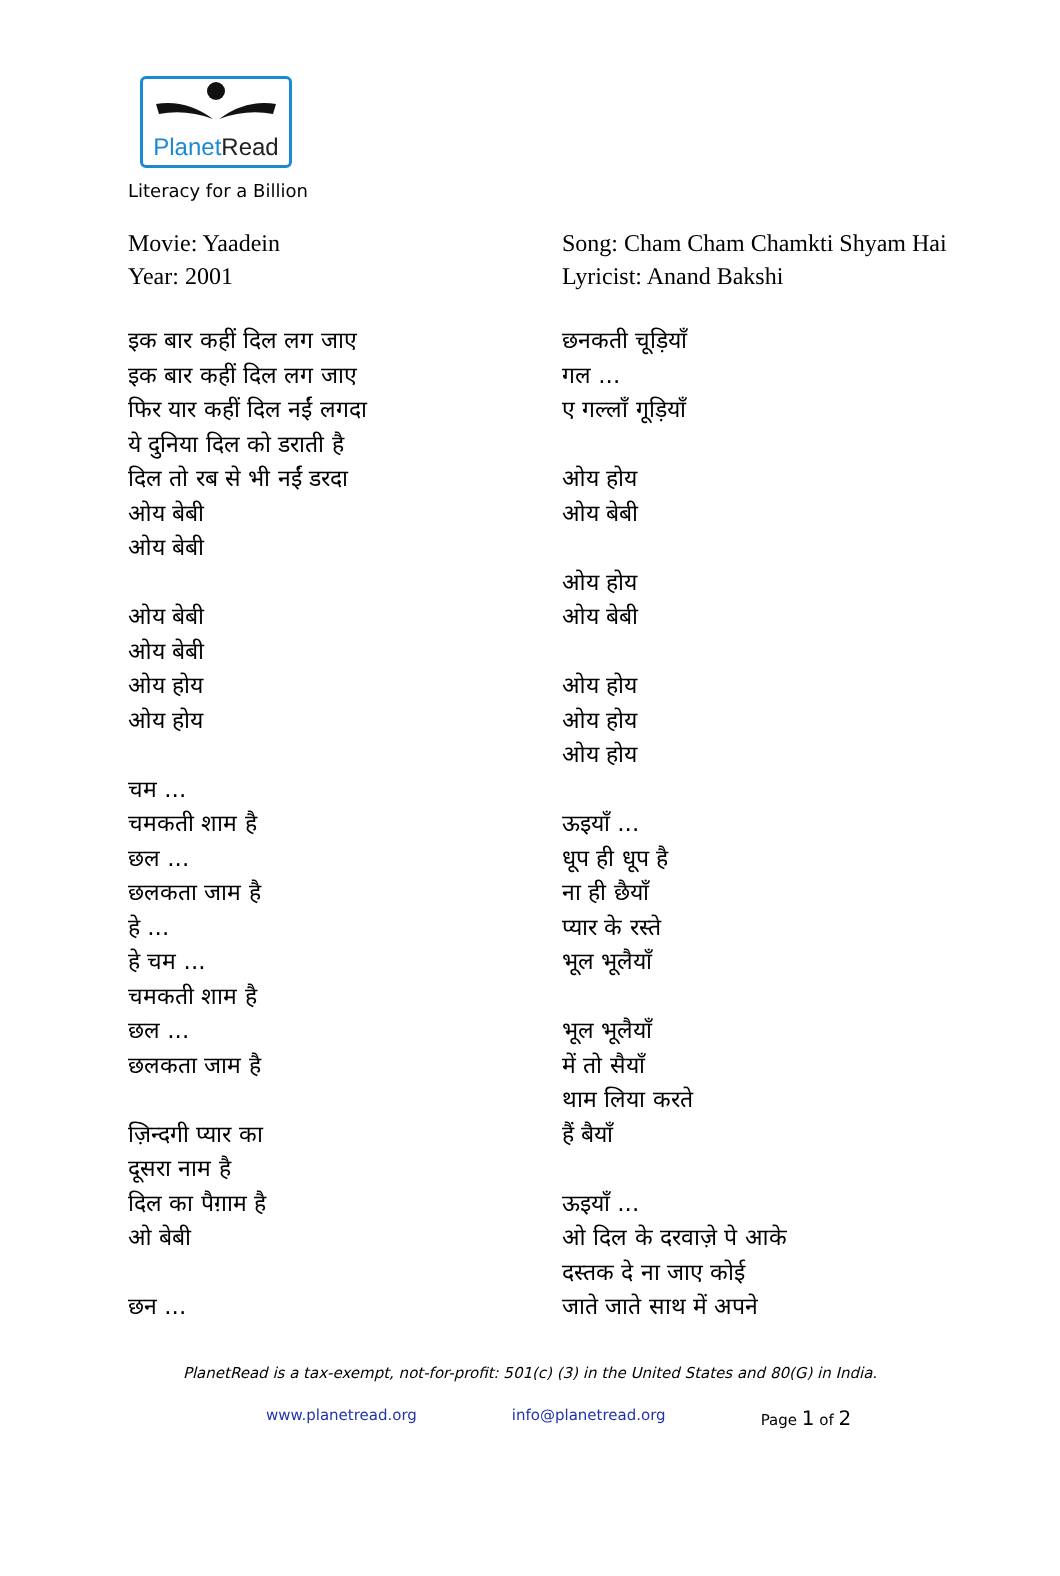PlanetRead
Literacy for a Billion
Movie: Yaadein
Year: 2001
इक बार कहीं दिल लग जाए
इक बार कहीं दिल लग जाए
फिर यार कहीं दिल नईं लगदा
ये दुनिया दिल को डराती है
दिल तो रब से भी नईं डरदा
ओय बेबी
ओय बेबी
ओय बेबी
ओय बेबी
ओय होय
ओय होय
चम ...
चमकती शाम है
छल ...
छलकता जाम है
हे ...
हे चम ...
चमकती शाम है
छल ...
छलकता जाम है
ज़िन्दगी प्यार का
दूसरा नाम है
दिल का पैग़ाम है
ओ बेबी
छन ...
Song: Cham Cham Chamkti Shyam Hai
Lyricist: Anand Bakshi
छनकती चूड़ियाँ
गल ...
ए गल्लाँ गूड़ियाँ
ओय होय
ओय बेबी
ओय होय
ओय बेबी
ओय होय
ओय होय
ओय होय
ऊइयाँ ...
धूप ही धूप है
ना ही छैयाँ
प्यार के रस्ते
भूल भूलैयाँ
भूल भूलैयाँ
में तो सैयाँ
थाम लिया करते
हैं बैयाँ
ऊइयाँ ...
ओ दिल के दरवाज़े पे आके
दस्तक दे ना जाए कोई
जाते जाते साथ में अपने
PlanetRead is a tax-exempt, not-for-profit: 501(c) (3) in the United States and 80(G) in India.
www.planetread.org info@planetread.org Page 1 of 2